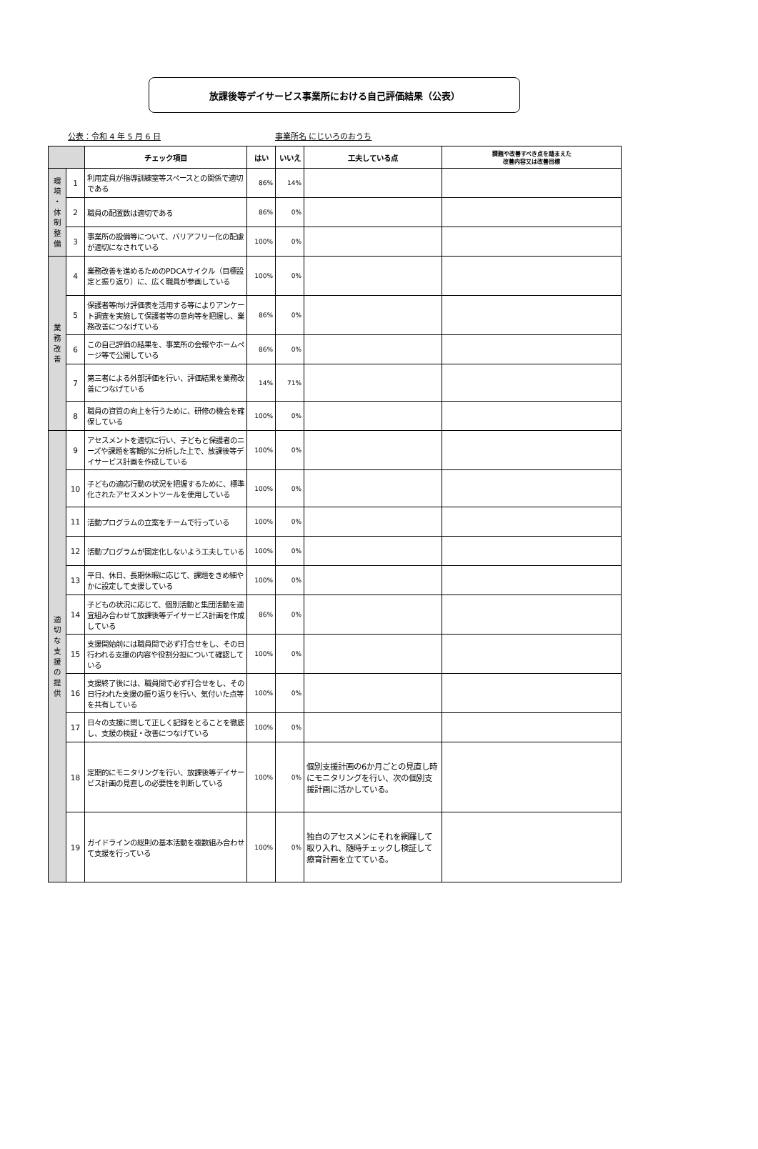放課後等デイサービス事業所における自己評価結果（公表）
公表：令和 4 年 5 月 6 日 事業所名 にじいろのおうち
| | | チェック項目 | はい | いいえ | 工夫している点 | 課題や改善すべき点を踏まえた 改善内容又は改善目標 |
| --- | --- | --- | --- | --- | --- | --- |
| 環 境 ・ 体 制 整 備 | 1 | 利用定員が指導訓練室等スペースとの関係で適切である | 86% | 14% | | |
| | 2 | 職員の配置数は適切である | 86% | 0% | | |
| | 3 | 事業所の設備等について、バリアフリー化の配慮が適切になされている | 100% | 0% | | |
| 業 務 改 善 | 4 | 業務改善を進めるためのPDCAサイクル（目標設定と振り返り）に、広く職員が参画している | 100% | 0% | | |
| | 5 | 保護者等向け評価表を活用する等によりアンケート調査を実施して保護者等の意向等を把握し、業務改善につなげている | 86% | 0% | | |
| | 6 | この自己評価の結果を、事業所の会報やホームページ等で公開している | 86% | 0% | | |
| | 7 | 第三者による外部評価を行い、評価結果を業務改善につなげている | 14% | 71% | | |
| | 8 | 職員の資質の向上を行うために、研修の機会を確保している | 100% | 0% | | |
| 適 切 な 支 援 の 提 供 | 9 | アセスメントを適切に行い、子どもと保護者のニーズや課題を客観的に分析した上で、放課後等デイサービス計画を作成している | 100% | 0% | | |
| | 10 | 子どもの適応行動の状況を把握するために、標準化されたアセスメントツールを使用している | 100% | 0% | | |
| | 11 | 活動プログラムの立案をチームで行っている | 100% | 0% | | |
| | 12 | 活動プログラムが固定化しないよう工夫している | 100% | 0% | | |
| | 13 | 平日、休日、長期休暇に応じて、課題をきめ細やかに設定して支援している | 100% | 0% | | |
| | 14 | 子どもの状況に応じて、個別活動と集団活動を適宜組み合わせて放課後等デイサービス計画を作成している | 86% | 0% | | |
| | 15 | 支援開始前には職員間で必ず打合せをし、その日行われる支援の内容や役割分担について確認している | 100% | 0% | | |
| | 16 | 支援終了後には、職員間で必ず打合せをし、その日行われた支援の振り返りを行い、気付いた点等を共有している | 100% | 0% | | |
| | 17 | 日々の支援に関して正しく記録をとることを徹底し、支援の検証・改善につなげている | 100% | 0% | | |
| | 18 | 定期的にモニタリングを行い、放課後等デイサービス計画の見直しの必要性を判断している | 100% | 0% | 個別支援計画の6か月ごとの見直し時にモニタリングを行い、次の個別支援計画に活かしている。 | |
| | 19 | ガイドラインの総則の基本活動を複数組み合わせて支援を行っている | 100% | 0% | 独自のアセスメンにそれを網羅して取り入れ、随時チェックし検証して療育計画を立てている。 | |